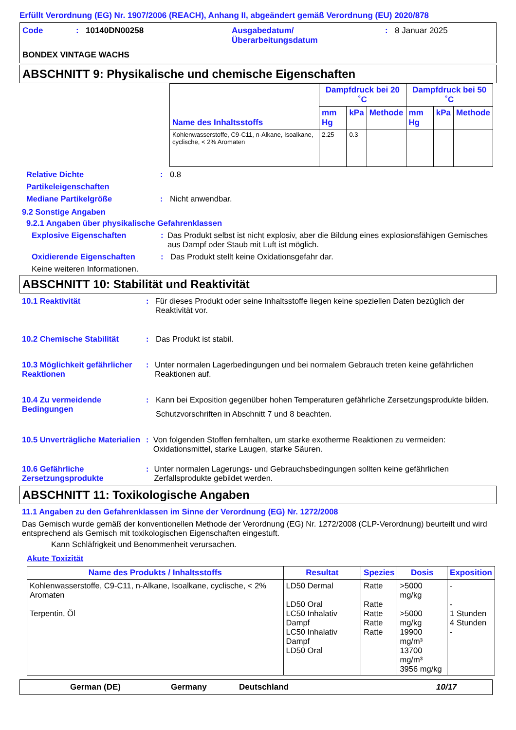Erfüllt Verordnung (EG) Nr. 1907/2006 (REACH), Anhang II, abgeändert gemäß Verordnung (EU) 2020/878
| Code | : | 10140DN00258 | Ausgabedatum/ Überarbeitungsdatum | : | 8 Januar 2025 |
BONDEX VINTAGE WACHS
ABSCHNITT 9: Physikalische und chemische Eigenschaften
| Name des Inhaltsstoffs | Dampfdruck bei 20 ˚C | | | Dampfdruck bei 50 ˚C | | |
| --- | --- | --- | --- | --- | --- | --- |
| | mm Hg | kPa | Methode | mm Hg | kPa | Methode |
| Kohlenwasserstoffe, C9-C11, n-Alkane, Isoalkane, cyclische, < 2% Aromaten | 2.25 | 0.3 | | | | |
Relative Dichte : 0.8
Partikeleigenschaften
Mediane Partikelgröße : Nicht anwendbar.
9.2 Sonstige Angaben
9.2.1 Angaben über physikalische Gefahrenklassen
Explosive Eigenschaften : Das Produkt selbst ist nicht explosiv, aber die Bildung eines explosionsfähigen Gemisches aus Dampf oder Staub mit Luft ist möglich.
Oxidierende Eigenschaften : Das Produkt stellt keine Oxidationsgefahr dar.
Keine weiteren Informationen.
ABSCHNITT 10: Stabilität und Reaktivität
10.1 Reaktivität : Für dieses Produkt oder seine Inhaltsstoffe liegen keine speziellen Daten bezüglich der Reaktivität vor.
10.2 Chemische Stabilität : Das Produkt ist stabil.
10.3 Möglichkeit gefährlicher Reaktionen
: Unter normalen Lagerbedingungen und bei normalem Gebrauch treten keine gefährlichen Reaktionen auf.
10.4 Zu vermeidende Bedingungen
: Kann bei Exposition gegenüber hohen Temperaturen gefährliche Zersetzungsprodukte bilden.
Schutzvorschriften in Abschnitt 7 und 8 beachten.
10.5 Unverträgliche Materialien
: Von folgenden Stoffen fernhalten, um starke exotherme Reaktionen zu vermeiden: Oxidationsmittel, starke Laugen, starke Säuren.
10.6 Gefährliche Zersetzungsprodukte
: Unter normalen Lagerungs- und Gebrauchsbedingungen sollten keine gefährlichen Zerfallsprodukte gebildet werden.
ABSCHNITT 11: Toxikologische Angaben
11.1 Angaben zu den Gefahrenklassen im Sinne der Verordnung (EG) Nr. 1272/2008
Das Gemisch wurde gemäß der konventionellen Methode der Verordnung (EG) Nr. 1272/2008 (CLP-Verordnung) beurteilt und wird entsprechend als Gemisch mit toxikologischen Eigenschaften eingestuft.
Kann Schläfrigkeit und Benommenheit verursachen.
Akute Toxizität
| Name des Produkts / Inhaltsstoffs | Resultat | Spezies | Dosis | Exposition |
| --- | --- | --- | --- | --- |
| Kohlenwasserstoffe, C9-C11, n-Alkane, Isoalkane, cyclische, < 2% Aromaten Terpentin, Öl | LD50 Dermal LD50 Oral LC50 Inhalativ Dampf LC50 Inhalativ Dampf LD50 Oral | Ratte Ratte Ratte Ratte Ratte | >5000 mg/kg >5000 mg/kg 19900 mg/m³ 13700 mg/m³ 3956 mg/kg | - - 1 Stunden 4 Stunden - |
German (DE) Germany Deutschland 10/17